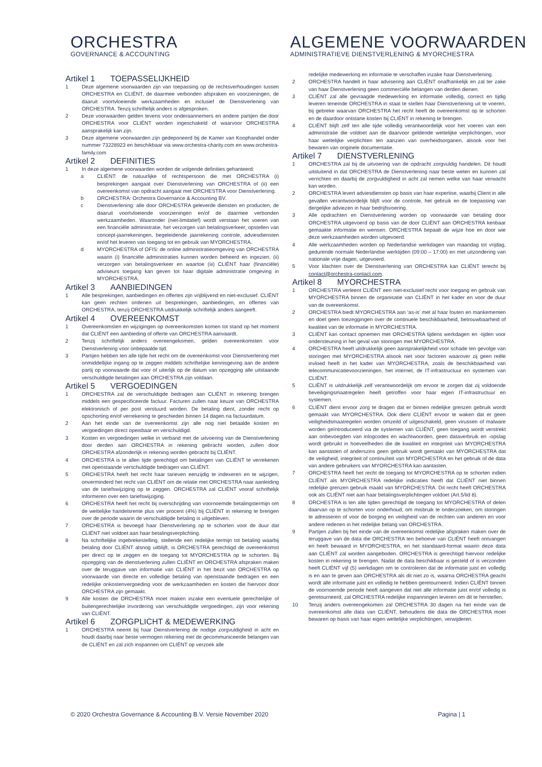ORCHESTRA
GOVERNANCE & ACCOUNTING
ALGEMENE VOORWAARDEN
ADMINISTRATIEVE DIENSTVERLENING & MYORCHESTRA
Artikel 1 TOEPASSELIJKHEID
1 Deze algemene voorwaarden zijn van toepassing op de rechtsverhoudingen tussen ORCHESTRA en CLIËNT, de daarmee verbonden afspraken en voorzieningen, de daaruit voortvloeiende werkzaamheden en inclusief de Dienstverlening van ORCHESTRA. Tenzij schriftelijk anders is afgesproken.
2 Deze voorwaarden gelden tevens voor onderaannemers en andere partijen die door ORCHESTRA voor CLIËNT worden ingeschakeld of waarvoor ORCHESTRA aansprakelijk kan zijn.
3 Deze algemene voorwaarden zijn gedeponeerd bij de Kamer van Koophandel onder nummer 73228923 en beschikbaar via www.orchestra-charity.com en www.orchestra-family.com
Artikel 2 DEFINITIES
1 In deze algemene voorwaarden worden de volgende definities gehanteerd:
a CLIËNT: de natuurlijke of rechtspersoon die met ORCHESTRA (i) besprekingen aangaat over Dienstverlening van ORCHESTRA of (ii) een overeenkomst van opdracht aangaat met ORCHESTRA voor Dienstverlening.
b ORCHESTRA: Orchestra Governance & Accounting BV.
c Dienstverlening: alle door ORCHESTRA geleverde diensten en producten, de daaruit voortvloeiende voorzieningen en/of de daarmee verbonden werkzaamheden. Waaronder (niet-limitatief) wordt verstaan het voeren van een financiële administratie, het verzorgen van betalingsverkeer, opstellen van concept-jaarrekeningen, begeleidende jaarrekening controle, adviesdiensten en/of het leveren van toegang tot en gebruik van MYORCHESTRA.
d MYORCHESTRA of OFIS: de online administratieomgeving van ORCHESTRA waarin (i) financiële administraties kunnen worden beheerd en ingezien, (ii) verzorgen van betalingsverkeer en waartoe (iii) CLIËNT haar (financiële) adviseurs toegang kan geven tot haar digitale administratie omgeving in MYORCHESTRA.
Artikel 3 AANBIEDINGEN
1 Alle besprekingen, aanbiedingen en offertes zijn vrijblijvend en niet-exclusief. CLIËNT kan geen rechten ontlenen uit besprekingen, aanbiedingen, en offertes van ORCHESTRA, tenzij ORCHESTRA uitdrukkelijk schriftelijk anders aangeeft.
Artikel 4 OVEREENKOMST
1 Overeenkomsten en wijzigingen op overeenkomsten komen tot stand op het moment dat CLIËNT een aanbieding of offerte van ORCHESTRA aanvaardt.
2 Tenzij schriftelijk anders overeengekomen, gelden overeenkomsten voor Dienstverlening voor onbepaalde tijd.
3 Partijen hebben ten alle tijde het recht om de overeenkomst voor Dienstverlening met onmiddellijke ingang op te zeggen middels schriftelijke kennisgeving aan de andere partij op voorwaarde dat voor of uiterlijk op de datum van opzegging alle uitstaande verschuldigde betalingen aan ORCHESTRA zijn voldaan.
Artikel 5 VERGOEDINGEN
1 ORCHESTRA zal de verschuldigde bedragen aan CLIËNT in rekening brengen middels een gespecificeerde factuur. Facturen zullen naar keuze van ORCHESTRA elektronisch of per post verstuurd worden. De betaling dient, zonder recht op opschorting en/of verrekening te geschieden binnen 14 dagen na factuurdatum.
2 Aan het einde van de overeenkomst zijn alle nog niet betaalde kosten en vergoedingen direct opeisbaar en verschuldigd.
3 Kosten en vergoedingen welke in verband met de uitvoering van de Dienstverlening door derden aan ORCHESTRA in rekening gebracht worden, zullen door ORCHESTRA afzonderlijk in rekening worden gebracht bij CLIËNT.
4 ORCHESTRA is te allen tijde gerechtigd om betalingen van CLIËNT te verrekenen met openstaande verschuldigde bedragen van CLIËNT.
5 ORCHESTRA heeft het recht haar tarieven eenzijdig te indexeren en te wijzigen, onverminderd het recht van CLIËNT om de relatie met ORCHESTRA naar aanleiding van de tariefswijziging op te zeggen. ORCHESTRA zal CLIËNT vooraf schriftelijk informeren over een tariefswijziging.
6 ORCHESTRA heeft het recht bij overschrijding van voornoemde betalingstermijn om de wettelijke handelsrente plus vier procent (4%) bij CLIËNT in rekening te brengen over de periode waarin de verschuldigde betaling is uitgebleven.
7 ORCHESTRA is bevoegd haar Dienstverlening op te schorten voor de duur dat CLIËNT niet voldoet aan haar betalingsverplichting.
8 Na schriftelijke ingebrekestelling, stellende een redelijke termijn tot betaling waarbij betaling door CLIËNT alsnog uitblijft, is ORCHESTRA gerechtigd de overeenkomst per direct op te zeggen en de toegang tot MYORCHESTRA op te schorten. Bij opzegging van de dienstverlening zullen CLIËNT en ORCHESTRA afspraken maken over de teruggave van informatie van CLIËNT in het bezit van ORCHESTRA op voorwaarde van directe en volledige betaling van openstaande bedragen en een redelijke onkostenvergoeding voor de werkzaamheden en kosten die hiervoor door ORCHESTRA zijn gemaakt.
9 Alle kosten die ORCHESTRA moet maken inzake een eventuele gerechtelijke of buitengerechtelijke invordering van verschuldigde vergoedingen, zijn voor rekening van CLIËNT.
Artikel 6 ZORGPLICHT & MEDEWERKING
1 ORCHESTRA neemt bij haar Dienstverlening de nodige zorgvuldigheid in acht en houdt daarbij naar beste vermogen rekening met de gecommuniceerde belangen van de CLIËNT en zal zich inspannen om CLIËNT op verzoek alle
redelijke medewerking en informatie te verschaffen inzake haar Dienstverlening.
2 ORCHESTRA handelt in haar advisering aan CLIËNT onafhankelijk en zal ter zake van haar Dienstverlening geen commerciële belangen van derden dienen.
3 CLIËNT zal alle gevraagde medewerking en informatie volledig, correct en tijdig leveren teneinde ORCHESTRA in staat te stellen haar Dienstverlening uit te voeren, bij gebreke waarvan ORCHESTRA het recht heeft de overeenkomst op te schorten en de daardoor ontstane kosten bij CLIËNT in rekening te brengen.
4 CLIËNT blijft zelf ten alle tijde volledig verantwoordelijk voor het voeren van een administratie die voldoet aan de daarvoor geldende wettelijke verplichtingen, voor haar wettelijke verplichten ten aanzien van overheidsorganen, alsook voor het bewaren van originele documentatie.
Artikel 7 DIENSTVERLENING
1 ORCHESTRA zal bij de uitvoering van de opdracht zorgvuldig handelen. Dit houdt uitsluitend in dat ORCHESTRA de Dienstverlening naar beste weten en kunnen zal verrichten en daarbij de zorgvuldigheid in acht zal nemen welke van haar verwacht kan worden.
2 ORCHESTRA levert adviesdiensten op basis van haar expertise, waarbij Client in alle gevallen verantwoordelijk blijft voor de controle, het gebruik en de toepassing van dergelijke adviezen in haar bedrijfsvoering.
3 Alle opdrachten en Dienstverlening worden op voorwaarde van betaling door ORCHESTRA uitgevoerd op basis van de door CLIËNT aan ORCHESTRA kenbaar gemaakte informatie en wensen. ORCHESTRA bepaalt de wijze hoe en door wie deze werkzaamheden worden uitgevoerd.
4 Alle werkzaamheden worden op Nederlandse werkdagen van maandag tot vrijdag, gedurende normale Nederlandse werktijden (09:00 – 17:00) en met uitzondering van nationale vrije dagen, uitgevoerd.
5 Voor klachten over de Dienstverlening van ORCHESTRA kan CLIËNT terecht bij contact@orchestra-contact.com.
Artikel 8 MYORCHESTRA
1 ORCHESTRA verleent CLIËNT een niet-exclusief recht voor toegang en gebruik van MYORCHESTRA binnen de organisatie van CLIËNT in het kader en voor de duur van de overeenkomst.
2 ORCHESTRA biedt MYORCHESTRA aan ‘as-is’ met al haar fouten en mankementen en doet geen toezeggingen over de continuele beschikbaarheid, betrouwbaarheid of kwaliteit van de informatie in MYORCHESTRA.
3 CLIËNT kan contact opnemen met ORCHESTRA tijdens werkdagen en -tijden voor ondersteuning in het geval van storingen met MYORCHESTRA.
4 ORCHESTRA heeft uitdrukkelijk geen aansprakelijkheid voor schade ten gevolge van storingen met MYORCHESTRA alsook niet voor factoren waarover zij geen reële invloed heeft in het kader van MYORCHESTRA, zoals de beschikbaarheid van telecommunicatievoorzieningen, het internet, de IT-infrastructuur en systemen van CLIËNT.
5 CLIËNT is uitdrukkelijk zelf verantwoordelijk om ervoor te zorgen dat zij voldoende beveiligingsmaatregelen heeft getroffen voor haar eigen IT-infrastructuur en systemen.
6 CLIËNT dient ervoor zorg te dragen dat er binnen redelijke grenzen gebruik wordt gemaakt van MYORCHESTRA. Ook dient CLIËNT ervoor te waken dat er geen veiligheidsmaatregelen worden omzeild of uitgeschakeld, geen virussen of malware worden geïntroduceerd via de systemen van CLIËNT, geen toegang wordt verstrekt aan onbevoegden van inlogcodes en wachtwoorden, geen dataverbruik en -opslag wordt gebruikt in hoeveelheden die de kwaliteit en integriteit van MYORCHESTRA kan aantasten of anderszins geen gebruik wordt gemaakt van MYORCHESTRA dat de veiligheid, integriteit of continuïteit van MYORCHESTRA en het gebruik of de data van andere gebruikers van MYORCHESTRA kan aantasten.
7 ORCHESTRA heeft het recht de toegang tot MYORCHESTRA op te schorten indien CLIËNT als MYORCHESTRA redelijke indicaties heeft dat CLIËNT niet binnen redelijke grenzen gebruik maakt van MYORCHESTRA. Dit recht heeft ORCHESTRA ook als CLIËNT niet aan haar betalingsverplichtingen voldoet (Art.5/lid 8).
8 ORCHESTRA is ten alle tijden gerechtigd de toegang tot MYORCHESTRA of delen daarvan op te schorten voor onderhoud, om misbruik te onderzoeken, om storingen te adresseren of voor de borging en veiligheid van de rechten van anderen en voor andere redenen in het redelijke belang van ORCHESTRA.
9 Partijen zullen bij het einde van de overeenkomst redelijke afspraken maken over de teruggave van de data die ORCHESTRA ten behoeve van CLIËNT heeft ontvangen en heeft bewaard in MYORCHESTRA, en het standaard-format waarin deze data aan CLIËNT zal worden aangeboden. ORCHESTRA is gerechtigd hiervoor redelijke kosten in rekening te brengen. Nadat de data beschikbaar is gesteld of is verzonden heeft CLIËNT vijf (5) werkdagen om te controleren dat de informatie juist en volledig is en aan te geven aan ORCHESTRA als dit niet zo is, waarna ORCHESTRA geacht wordt alle informatie juist en volledig te hebben geretourneerd. Indien CLIËNT binnen de voornoemde periode heeft aangeven dat niet alle informatie juist en/of volledig is geretourneerd, zal ORCHESTRA redelijke inspanningen leveren om dit te herstellen.
10 Tenzij anders overeengekomen zal ORCHESTRA 30 dagen na het einde van de overeenkomst alle data van CLIËNT, behoudens die data die ORCHESTRA moet bewaren op basis van haar eigen wettelijke verplichtingen, verwijderen.
© 2020 Orchestra Governance & Accounting B.V. Versie November 2020 Pagina | 1